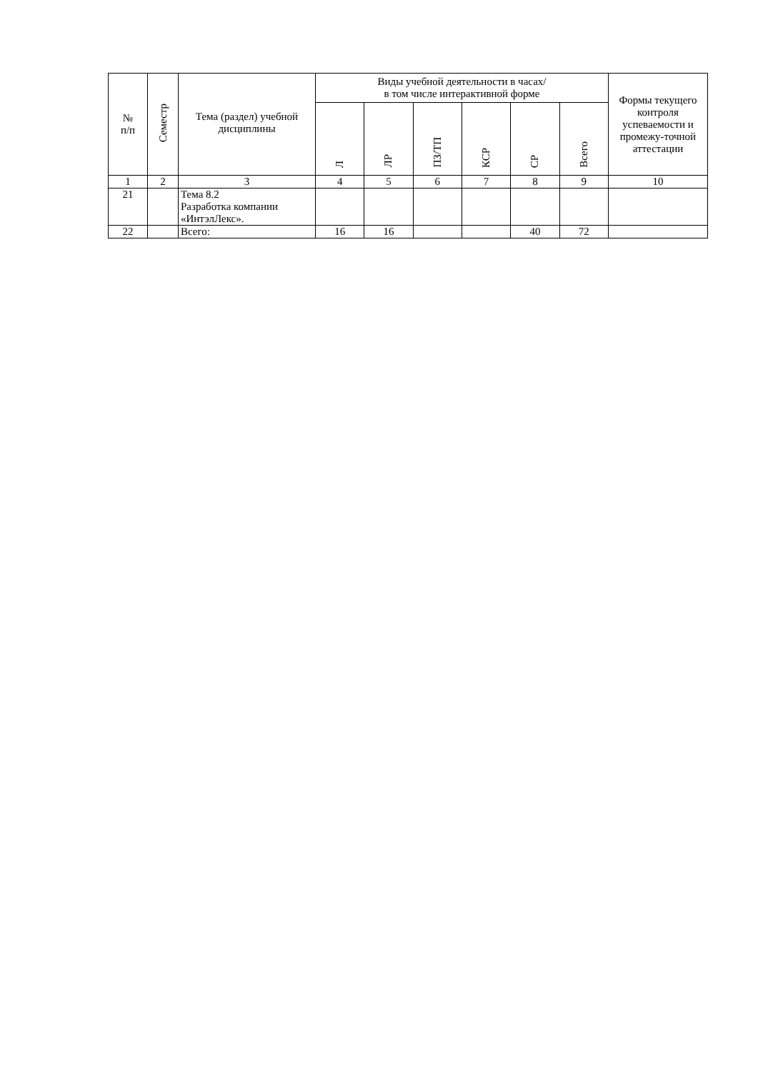| № п/п | Семестр | Тема (раздел) учебной дисциплины | Виды учебной деятельности в часах/ в том числе интерактивной форме | | | | | | Формы текущего контроля успеваемости и промежу-точной аттестации |
| --- | --- | --- | --- | --- | --- | --- | --- | --- | --- |
| | | | Л | ЛР | ПЗ/ТП | КСР | СР | Всего | |
| 1 | 2 | 3 | 4 | 5 | 6 | 7 | 8 | 9 | 10 |
| 21 | | Тема 8.2 Разработка компании «ИнтэлЛекс». | | | | | | | |
| 22 | | Всего: | 16 | 16 | | | 40 | 72 | |